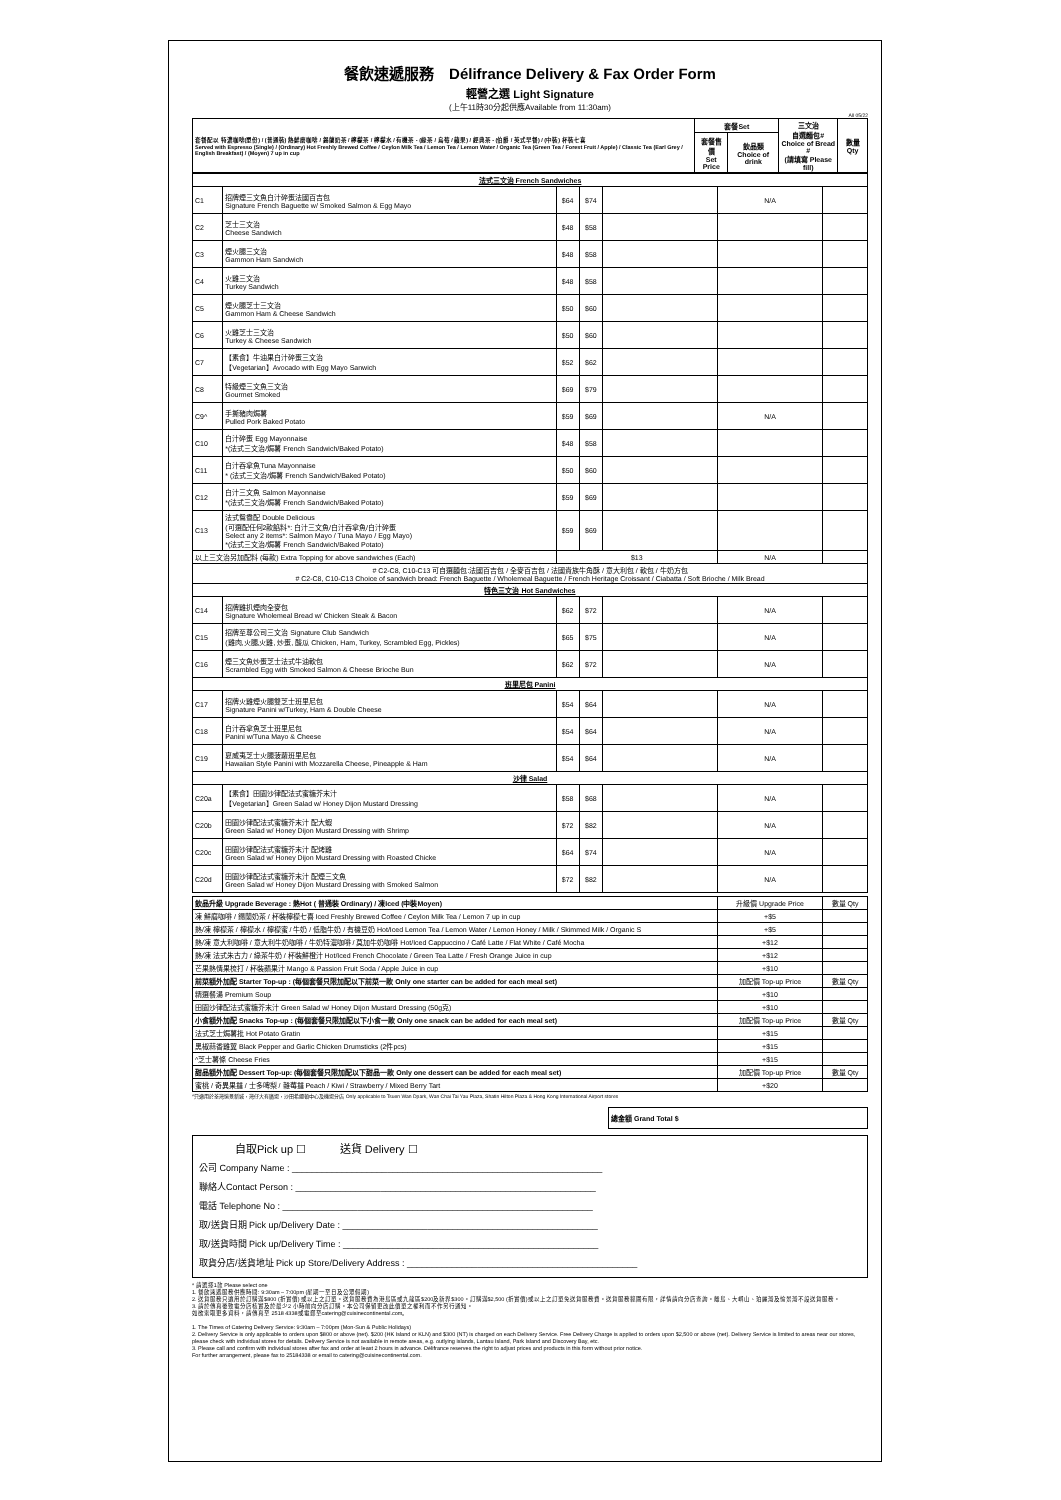餐飲速遞服務　Délifrance Delivery & Fax Order Form
輕營之選 Light Signature
(上午11時30分起供應Available from 11:30am)
All 05/22
| 套餐配以 特濃咖啡(單份) / (普通裝) 熱鮮磨咖啡 / 錫蘭奶茶 / 檸檬茶 / 檸檬水 / 有機茶 - (綠茶 / 烏莓 / 蘋果) / 經典茶 - (伯爵 / 英式早餐) / (中裝) 杯裝七喜 Served with Espresso (Single) / (Ordinary) Hot Freshly Brewed Coffee / Ceylon Milk Tea / Lemon Tea / Lemon Water / Organic Tea (Green Tea / Forest Fruit / Apple) / Classic Tea (Earl Grey / English Breakfast) / (Moyen) 7 up in cup | 套餐Set | | 三文治 自選麵包# Choice of Bread # (請填寫 Please fill) | 數量 Qty |
| --- | --- | --- | --- | --- |
| | 套餐售價 Set Price | 飲品類 Choice of drink | | |
| 法式三文治 French Sandwiches | | | | | | |
| C1 | 招牌煙三文魚白汁碎蛋法國百吉包 Signature French Baguette w/ Smoked Salmon & Egg Mayo | $64 | $74 | | N/A | |
| C2 | 芝士三文治 Cheese Sandwich | $48 | $58 | | | |
| C3 | 煙火腿三文治 Gammon Ham Sandwich | $48 | $58 | | | |
| C4 | 火雞三文治 Turkey Sandwich | $48 | $58 | | | |
| C5 | 煙火腿芝士三文治 Gammon Ham & Cheese Sandwich | $50 | $60 | | | |
| C6 | 火雞芝士三文治 Turkey & Cheese Sandwich | $50 | $60 | | | |
| C7 | 【素食】牛油果白汁碎蛋三文治 【Vegetarian】Avocado with Egg Mayo Sanwich | $52 | $62 | | | |
| C8 | 特級煙三文魚三文治 Gourmet Smoked | $69 | $79 | | | |
| C9^ | 手撕豬肉焗薯 Pulled Pork Baked Potato | $59 | $69 | | N/A | |
| C10 | 白汁碎蛋 Egg Mayonnaise *(法式三文治/焗薯 French Sandwich/Baked Potato) | $48 | $58 | | | |
| C11 | 白汁吞拿魚Tuna Mayonnaise * (法式三文治/焗薯 French Sandwich/Baked Potato) | $50 | $60 | | | |
| C12 | 白汁三文魚 Salmon Mayonnaise *(法式三文治/焗薯 French Sandwich/Baked Potato) | $59 | $69 | | | |
| C13 | 法式鴛鴦配 Double Delicious (可選配任何2款餡料*: 白汁三文魚/白汁吞拿魚/白汁碎蛋 Select any 2 items*: Salmon Mayo / Tuna Mayo / Egg Mayo) *(法式三文治/焗薯 French Sandwich/Baked Potato) | $59 | $69 | | | |
| 以上三文治另加配料 (每款) Extra Topping for above sandwiches (Each) | | $13 | | | N/A | |
| # C2-C8, C10-C13 可自選麵包:法國百吉包 / 全麥百吉包 / 法國貴族牛角酥 / 意大利包 / 軟包 / 牛奶方包 # C2-C8, C10-C13 Choice of sandwich bread: French Baguette / Wholemeal Baguette / French Heritage Croissant / Ciabatta / Soft Brioche / Milk Bread | | | | | | |
| 特色三文治 Hot Sandwiches | | | | | | |
| C14 | 招牌雞扒煙肉全麥包 Signature Wholemeal Bread w/ Chicken Steak & Bacon | $62 | $72 | | N/A | |
| C15 | 招牌至尊公司三文治 Signature Club Sandwich (雞肉,火腿,火雞, 炒蛋, 酸瓜 Chicken, Ham, Turkey, Scrambled Egg, Pickles) | $65 | $75 | | N/A | |
| C16 | 煙三文魚炒蛋芝士法式牛油軟包 Scrambled Egg with Smoked Salmon & Cheese Brioche Bun | $62 | $72 | | N/A | |
| 班里尼包 Panini | | | | | | |
| C17 | 招牌火雞煙火腿雙芝士班里尼包 Signature Panini w/Turkey, Ham & Double Cheese | $54 | $64 | | N/A | |
| C18 | 白汁吞拿魚芝士班里尼包 Panini w/Tuna Mayo & Cheese | $54 | $64 | | N/A | |
| C19 | 夏威夷芝士火腿菠蘿班里尼包 Hawaiian Style Panini with Mozzarella Cheese, Pineapple & Ham | $54 | $64 | | N/A | |
| 沙律 Salad | | | | | | |
| C20a | 【素食】田園沙律配法式蜜糖芥末汁 【Vegetarian】Green Salad w/ Honey Dijon Mustard Dressing | $58 | $68 | | N/A | |
| C20b | 田園沙律配法式蜜糖芥末汁 配大蝦 Green Salad w/ Honey Dijon Mustard Dressing with Shrimp | $72 | $82 | | N/A | |
| C20c | 田園沙律配法式蜜糖芥末汁 配烤雞 Green Salad w/ Honey Dijon Mustard Dressing with Roasted Chicke | $64 | $74 | | N/A | |
| C20d | 田園沙律配法式蜜糖芥末汁 配煙三文魚 Green Salad w/ Honey Dijon Mustard Dressing with Smoked Salmon | $72 | $82 | | N/A | |
| 飲品升級 Upgrade Beverage : 熱Hot ( 普通裝 Ordinary) / 凍Iced (中裝Moyen) | 升級價 Upgrade Price | 數量 Qty |
| 凍 鮮磨咖啡 / 錫蘭奶茶 / 杯裝檸檬七喜 Iced Freshly Brewed Coffee / Ceylon Milk Tea / Lemon 7 up in cup | +$5 | |
| 熱/凍 檸檬茶 / 檸檬水 / 檸檬蜜 / 牛奶 / 低脂牛奶 / 有機豆奶 Hot/Iced Lemon Tea / Lemon Water / Lemon Honey / Milk / Skimmed Milk / Organic S | +$5 | |
| 熱/凍 意大利咖啡 / 意大利牛奶咖啡 / 牛奶特濃咖啡 / 莫加牛奶咖啡 Hot/Iced Cappuccino / Café Latte / Flat White / Café Mocha | +$12 | |
| 熱/凍 法式朱古力 / 綠茶牛奶 / 杯裝鮮橙汁 Hot/Iced French Chocolate / Green Tea Latte / Fresh Orange Juice in cup | +$12 | |
| 芒果熱情果梳打 / 杯裝蘋果汁 Mango & Passion Fruit Soda / Apple Juice in cup | +$10 | |
| 前菜額外加配 Starter Top-up : (每個套餐只限加配以下前菜一款 Only one starter can be added for each meal set) | 加配價 Top-up Price | 數量 Qty |
| 精選餐湯 Premium Soup | +$10 | |
| 田園沙律配法式蜜糖芥末汁 Green Salad w/ Honey Dijon Mustard Dressing (50g克) | +$10 | |
| 小食額外加配 Snacks Top-up : (每個套餐只限加配以下小食一款 Only one snack can be added for each meal set) | 加配價 Top-up Price | 數量 Qty |
| 法式芝士焗薯批 Hot Potato Gratin | +$15 | |
| 黑椒蒜香雞翼 Black Pepper and Garlic Chicken Drumsticks (2件pcs) | +$15 | |
| ^芝士薯條 Cheese Fries | +$15 | |
| 甜品額外加配 Dessert Top-up: (每個套餐只限加配以下甜品一款 Only one dessert can be added for each meal set) | 加配價 Top-up Price | 數量 Qty |
| 蜜桃 / 奇異果撻 / 士多啤梨 / 雜莓撻 Peach / Kiwi / Strawberry / Mixed Berry Tart | +$20 | |
^只適用於荃灣愉景新城，灣仔大有廣場，沙田希爾頓中心及機場分店 Only applicable to Tsuen Wan Dpark, Wan Chai Tai Yau Plaza, Shatin Hilton Plaza & Hong Kong International Airport stores
| 總金額 Grand Total $ |
| --- |
自取Pick up ☐ 送貨 Delivery ☐
公司 Company Name : ______________________________________________________________
聯絡人Contact Person : ____________________________________________________________
電話 Telephone No : ______________________________________________________________
取/送貨日期 Pick up/Delivery Date : ___________________________________________________
取/送貨時間 Pick up/Delivery Time : ___________________________________________________
取貨分店/送貨地址 Pick up Store/Delivery Address : ______________________________________________
* 請選擇1款 Please select one
1. 餐飲速遞服務供應時間: 9:30am – 7:00pm (星期一至日及公眾假期)
2. 送貨服務只適用於訂購滿$800 (折實價) 或以上之訂單。送貨服務費為港島區或九龍區$200及新界$300。訂購滿$2,500 (折實價)或以上之訂單免送貨服務費。送貨服務範圍有限，詳情請向分店查詢。離島、大嶼山、珀麗灣及愉景灣不設送貨服務。
3. 請於傳真後致電分店核實及於最少2 小時前向分店訂購。本公司保留更改此價單之權利而不作另行通知。
如欲索取更多資料，請傳真至 2518 4338或電郵至catering@cuisinecontinental.com。
1. The Times of Catering Delivery Service: 9:30am – 7:00pm (Mon-Sun & Public Holidays)
2. Delivery Service is only applicable to orders upon $800 or above (net). $200 (HK Island or KLN) and $300 (NT) is charged on each Delivery Service. Free Delivery Charge is applied to orders upon $2,500 or above (net). Delivery Service is limited to areas near our stores, please check with individual stores for details. Delivery Service is not available in remote areas, e.g. outlying islands, Lantau Island, Park Island and Discovery Bay, etc.
3. Please call and confirm with individual stores after fax and order at least 2 hours in advance. Délifrance reserves the right to adjust prices and products in this form without prior notice.
For further arrangement, please fax to 25184338 or email to catering@cuisinecontinental.com.